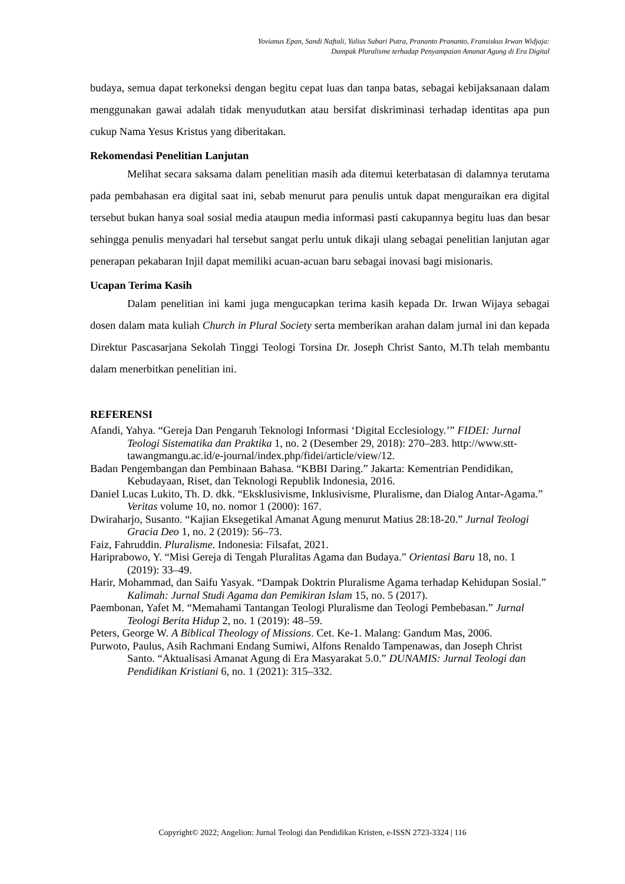Yovianus Epan, Sandi Naftali, Yulius Subari Putra, Prananto Prananto, Fransiskus Irwan Widjaja:
Dampak Pluralisme terhadap Penyampaian Amanat Agung di Era Digital
budaya, semua dapat terkoneksi dengan begitu cepat luas dan tanpa batas, sebagai kebijaksanaan dalam menggunakan gawai adalah tidak menyudutkan atau bersifat diskriminasi terhadap identitas apa pun cukup Nama Yesus Kristus yang diberitakan.
Rekomendasi Penelitian Lanjutan
Melihat secara saksama dalam penelitian masih ada ditemui keterbatasan di dalamnya terutama pada pembahasan era digital saat ini, sebab menurut para penulis untuk dapat menguraikan era digital tersebut bukan hanya soal sosial media ataupun media informasi pasti cakupannya begitu luas dan besar sehingga penulis menyadari hal tersebut sangat perlu untuk dikaji ulang sebagai penelitian lanjutan agar penerapan pekabaran Injil dapat memiliki acuan-acuan baru sebagai inovasi bagi misionaris.
Ucapan Terima Kasih
Dalam penelitian ini kami juga mengucapkan terima kasih kepada Dr. Irwan Wijaya sebagai dosen dalam mata kuliah Church in Plural Society serta memberikan arahan dalam jurnal ini dan kepada Direktur Pascasarjana Sekolah Tinggi Teologi Torsina Dr. Joseph Christ Santo, M.Th telah membantu dalam menerbitkan penelitian ini.
REFERENSI
Afandi, Yahya. “Gereja Dan Pengaruh Teknologi Informasi ‘Digital Ecclesiology.’” FIDEI: Jurnal Teologi Sistematika dan Praktika 1, no. 2 (Desember 29, 2018): 270–283. http://www.stt-tawangmangu.ac.id/e-journal/index.php/fidei/article/view/12.
Badan Pengembangan dan Pembinaan Bahasa. “KBBI Daring.” Jakarta: Kementrian Pendidikan, Kebudayaan, Riset, dan Teknologi Republik Indonesia, 2016.
Daniel Lucas Lukito, Th. D. dkk. “Eksklusivisme, Inklusivisme, Pluralisme, dan Dialog Antar-Agama.” Veritas volume 10, no. nomor 1 (2000): 167.
Dwiraharjo, Susanto. “Kajian Eksegetikal Amanat Agung menurut Matius 28:18-20.” Jurnal Teologi Gracia Deo 1, no. 2 (2019): 56–73.
Faiz, Fahruddin. Pluralisme. Indonesia: Filsafat, 2021.
Hariprabowo, Y. “Misi Gereja di Tengah Pluralitas Agama dan Budaya.” Orientasi Baru 18, no. 1 (2019): 33–49.
Harir, Mohammad, dan Saifu Yasyak. “Dampak Doktrin Pluralisme Agama terhadap Kehidupan Sosial.” Kalimah: Jurnal Studi Agama dan Pemikiran Islam 15, no. 5 (2017).
Paembonan, Yafet M. “Memahami Tantangan Teologi Pluralisme dan Teologi Pembebasan.” Jurnal Teologi Berita Hidup 2, no. 1 (2019): 48–59.
Peters, George W. A Biblical Theology of Missions. Cet. Ke-1. Malang: Gandum Mas, 2006.
Purwoto, Paulus, Asih Rachmani Endang Sumiwi, Alfons Renaldo Tampenawas, dan Joseph Christ Santo. “Aktualisasi Amanat Agung di Era Masyarakat 5.0.” DUNAMIS: Jurnal Teologi dan Pendidikan Kristiani 6, no. 1 (2021): 315–332.
Copyright© 2022; Angelion: Jurnal Teologi dan Pendidikan Kristen, e-ISSN 2723-3324 | 116